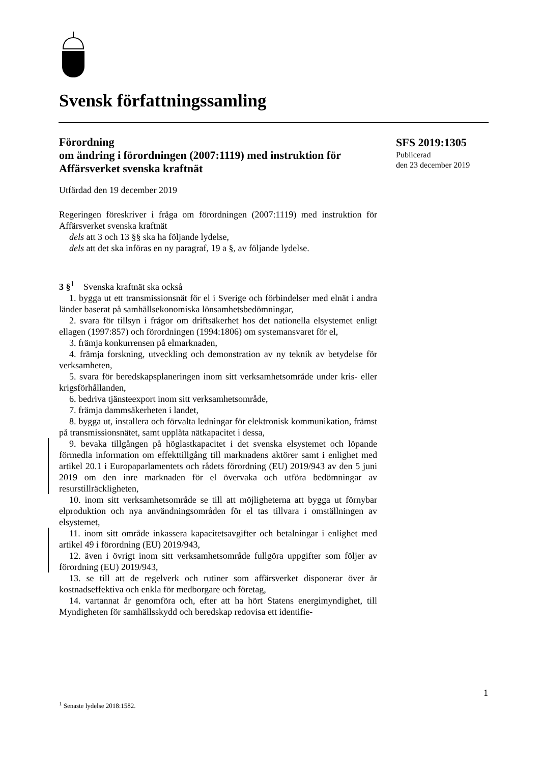Svensk författningssamling
SFS 2019:1305
Publicerad
den 23 december 2019
Förordning
om ändring i förordningen (2007:1119) med instruktion för Affärsverket svenska kraftnät
Utfärdad den 19 december 2019
Regeringen föreskriver i fråga om förordningen (2007:1119) med instruktion för Affärsverket svenska kraftnät
dels att 3 och 13 §§ ska ha följande lydelse,
dels att det ska införas en ny paragraf, 19 a §, av följande lydelse.
3 §<sup>1</sup> Svenska kraftnät ska också
1. bygga ut ett transmissionsnät för el i Sverige och förbindelser med elnät i andra länder baserat på samhällsekonomiska lönsamhetsbedömningar,
2. svara för tillsyn i frågor om driftsäkerhet hos det nationella elsystemet enligt ellagen (1997:857) och förordningen (1994:1806) om systemansvaret för el,
3. främja konkurrensen på elmarknaden,
4. främja forskning, utveckling och demonstration av ny teknik av betydelse för verksamheten,
5. svara för beredskapsplaneringen inom sitt verksamhetsområde under kris- eller krigsförhållanden,
6. bedriva tjänsteexport inom sitt verksamhetsområde,
7. främja dammsäkerheten i landet,
8. bygga ut, installera och förvalta ledningar för elektronisk kommunikation, främst på transmissionsnätet, samt upplåta nätkapacitet i dessa,
9. bevaka tillgången på höglastkapacitet i det svenska elsystemet och löpande förmedla information om effekttillgång till marknadens aktörer samt i enlighet med artikel 20.1 i Europaparlamentets och rådets förordning (EU) 2019/943 av den 5 juni 2019 om den inre marknaden för el övervaka och utföra bedömningar av resurstillräckligheten,
10. inom sitt verksamhetsområde se till att möjligheterna att bygga ut förnybar elproduktion och nya användningsområden för el tas tillvara i omställningen av elsystemet,
11. inom sitt område inkassera kapacitetsavgifter och betalningar i enlighet med artikel 49 i förordning (EU) 2019/943,
12. även i övrigt inom sitt verksamhetsområde fullgöra uppgifter som följer av förordning (EU) 2019/943,
13. se till att de regelverk och rutiner som affärsverket disponerar över är kostnadseffektiva och enkla för medborgare och företag,
14. vartannat år genomföra och, efter att ha hört Statens energimyndighet, till Myndigheten för samhällsskydd och beredskap redovisa ett identifie-
1
<sup>1</sup> Senaste lydelse 2018:1582.